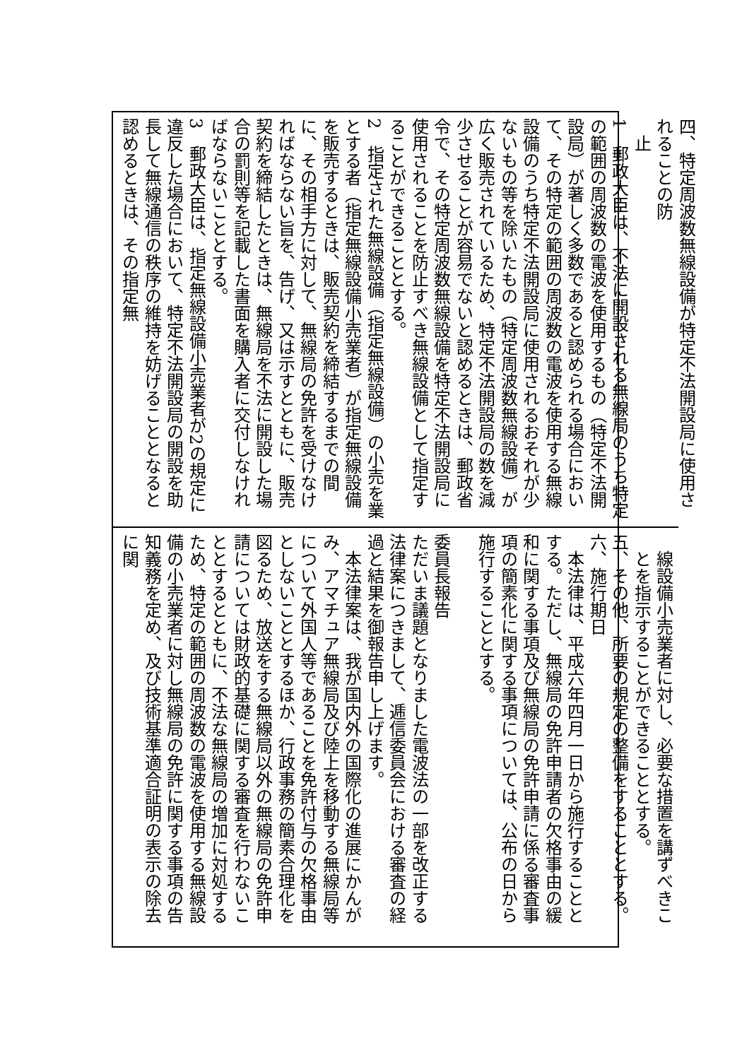四、特定周波数無線設備が特定不法開設局に使用されることの防
止
1　郵政大臣は、不法に開設される無線局のうち特定の範囲の周波数の電波を使用するもの（特定不法開設局）が著しく多数であると認められる場合において、その特定の範囲の周波数の電波を使用する無線設備のうち特定不法開設局に使用されるおそれが少ないもの等を除いたもの（特定周波数無線設備）が広く販売されているため、特定不法開設局の数を減少させることが容易でないと認めるときは、郵政省令で、その特定周波数無線設備を特定不法開設局に使用されることを防止すべき無線設備として指定することができることとする。
2　指定された無線設備（指定無線設備）の小売を業とする者（指定無線設備小売業者）が指定無線設備を販売するときは、販売契約を締結するまでの間に、その相手方に対して、無線局の免許を受けなければならない旨を、告げ、又は示すとともに、販売契約を締結したときは、無線局を不法に開設した場合の罰則等を記載した書面を購入者に交付しなければならないこととする。
3　郵政大臣は、指定無線設備小売業者が2の規定に違反した場合において、特定不法開設局の開設を助長して無線通信の秩序の維持を妨げることとなると認めるときは、その指定無
線設備小売業者に対し、必要な措置を講ずべきことを指示することができることとする。
五、その他、所要の規定の整備をすることとする。
六、施行期日
　本法律は、平成六年四月一日から施行することとする。ただし、無線局の免許申請者の欠格事由の緩和に関する事項及び無線局の免許申請に係る審査事項の簡素化に関する事項については、公布の日から施行することとする。
委員長報告
ただいま議題となりました電波法の一部を改正する法律案につきまして、逓信委員会における審査の経過と結果を御報告申し上げます。
　本法律案は、我が国内外の国際化の進展にかんがみ、アマチュア無線局及び陸上を移動する無線局等について外国人等であることを免許付与の欠格事由としないこととするほか、行政事務の簡素合理化を図るため、放送をする無線局以外の無線局の免許申請については財政的基礎に関する審査を行わないこととするとともに、不法な無線局の増加に対処するため、特定の範囲の周波数の電波を使用する無線設備の小売業者に対し無線局の免許に関する事項の告知義務を定め、及び技術基準適合証明の表示の除去に関